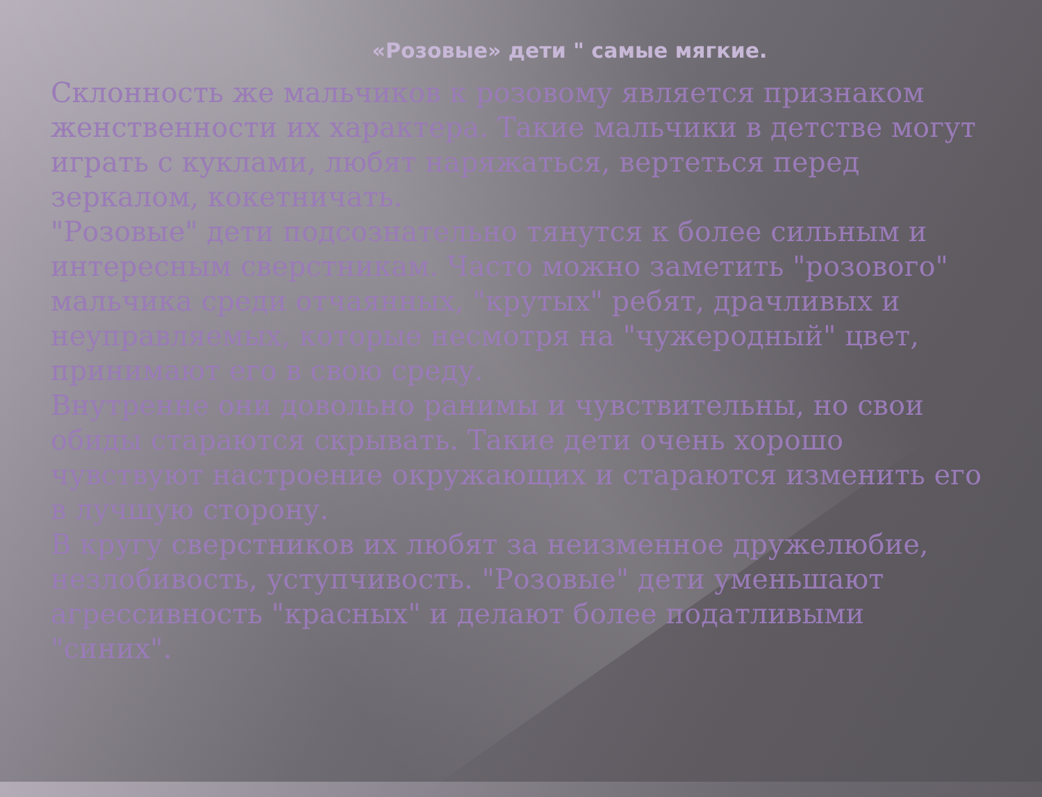«Розовые» дети " самые мягкие.
Склонность же мальчиков к розовому является признаком женственности их характера. Такие мальчики в детстве могут играть с куклами, любят наряжаться, вертеться перед зеркалом, кокетничать.
"Розовые" дети подсознательно тянутся к более сильным и интересным сверстникам. Часто можно заметить "розового" мальчика среди отчаянных, "крутых" ребят, драчливых и неуправляемых, которые несмотря на "чужеродный" цвет, принимают его в свою среду.
Внутренне они довольно ранимы и чувствительны, но свои обиды стараются скрывать. Такие дети очень хорошо чувствуют настроение окружающих и стараются изменить его в лучшую сторону.
В кругу сверстников их любят за неизменное дружелюбие, незлобивость, уступчивость. "Розовые" дети уменьшают агрессивность "красных" и делают более податливыми "синих".